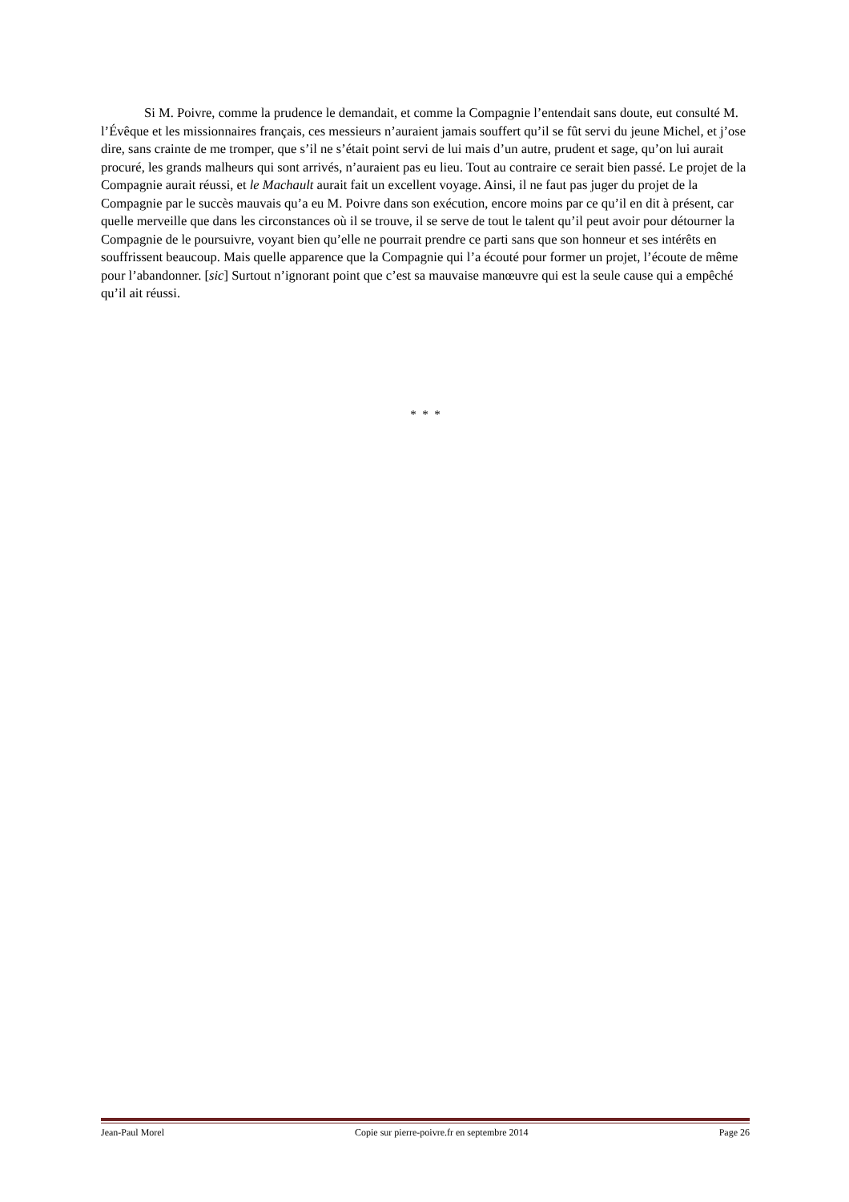Si M. Poivre, comme la prudence le demandait, et comme la Compagnie l’entendait sans doute, eut consulté M. l’Évêque et les missionnaires français, ces messieurs n’auraient jamais souffert qu’il se fût servi du jeune Michel, et j’ose dire, sans crainte de me tromper, que s’il ne s’était point servi de lui mais d’un autre, prudent et sage, qu’on lui aurait procuré, les grands malheurs qui sont arrivés, n’auraient pas eu lieu. Tout au contraire ce serait bien passé. Le projet de la Compagnie aurait réussi, et le Machault aurait fait un excellent voyage. Ainsi, il ne faut pas juger du projet de la Compagnie par le succès mauvais qu’a eu M. Poivre dans son exécution, encore moins par ce qu’il en dit à présent, car quelle merveille que dans les circonstances où il se trouve, il se serve de tout le talent qu’il peut avoir pour détourner la Compagnie de le poursuivre, voyant bien qu’elle ne pourrait prendre ce parti sans que son honneur et ses intérêts en souffrissent beaucoup. Mais quelle apparence que la Compagnie qui l’a écouté pour former un projet, l’écoute de même pour l’abandonner. [sic] Surtout n’ignorant point que c’est sa mauvaise manœuvre qui est la seule cause qui a empêché qu’il ait réussi.
* * *
Jean-Paul Morel Copie sur pierre-poivre.fr en septembre 2014 Page 26